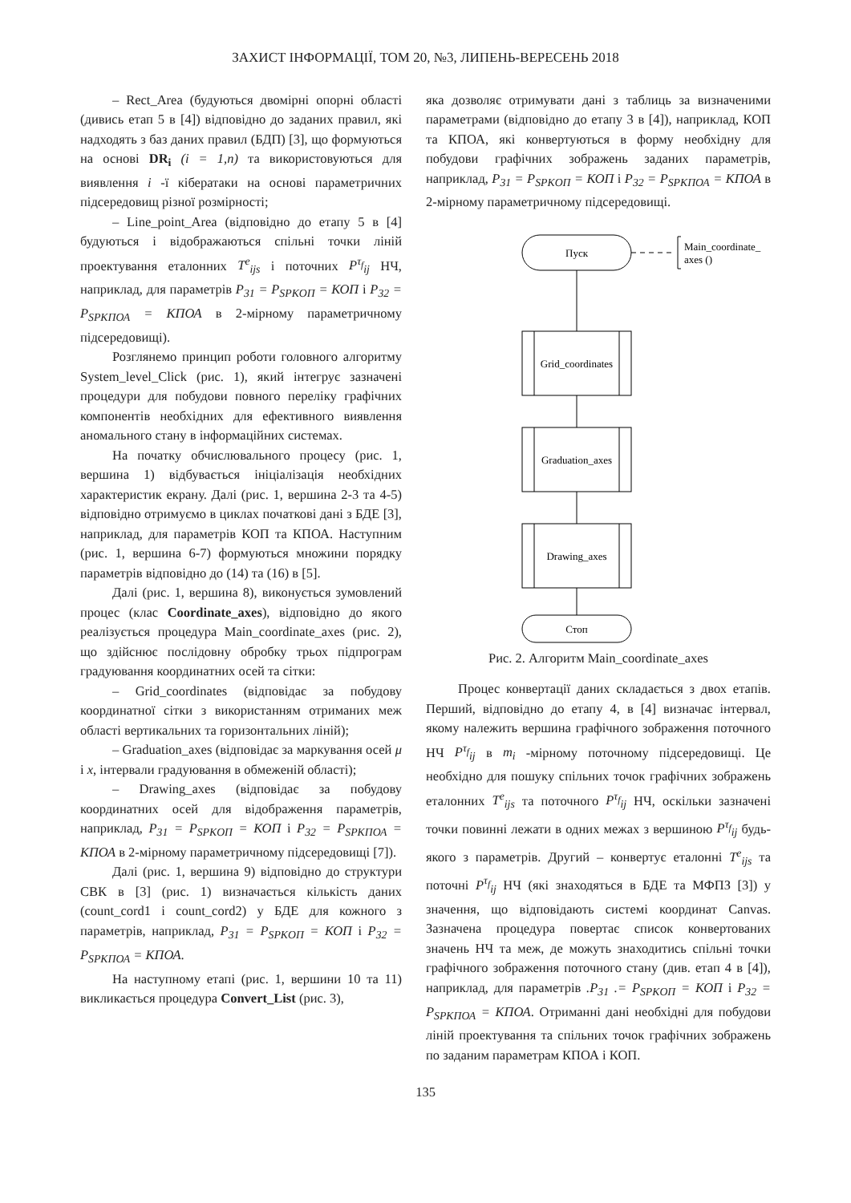ЗАХИСТ ІНФОРМАЦІЇ, ТОМ 20, №3, ЛИПЕНЬ-ВЕРЕСЕНЬ 2018
– Rect_Area (будуються двомірні опорні області (дивись етап 5 в [4]) відповідно до заданих правил, які надходять з баз даних правил (БДП) [3], що формуються на основі DR<sub>i</sub> (i = 1,n) та використовуються для виявлення i -ї кібератаки на основі параметричних підсередовищ різної розмірності;
– Line_point_Area (відповідно до етапу 5 в [4] будуються і відображаються спільні точки ліній проектування еталонних T<sup>e</sup><sub>ijs</sub> і поточних P<sup>τ<sub>f</sub></sup><sub>ij</sub> НЧ, наприклад, для параметрів P<sub>31</sub> = P<sub>SPKOП</sub> = КОП і P<sub>32</sub> = P<sub>SPKПОА</sub> = КПОА в 2-мірному параметричному підсередовищі).
Розглянемо принцип роботи головного алгоритму System_level_Click (рис. 1), який інтегрує зазначені процедури для побудови повного переліку графічних компонентів необхідних для ефективного виявлення аномального стану в інформаційних системах.
На початку обчислювального процесу (рис. 1, вершина 1) відбувається ініціалізація необхідних характеристик екрану. Далі (рис. 1, вершина 2-3 та 4-5) відповідно отримуємо в циклах початкові дані з БДЕ [3], наприклад, для параметрів КОП та КПОА. Наступним (рис. 1, вершина 6-7) формуються множини порядку параметрів відповідно до (14) та (16) в [5].
Далі (рис. 1, вершина 8), виконується зумовлений процес (клас Coordinate_axes), відповідно до якого реалізується процедура Main_coordinate_axes (рис. 2), що здійснює послідовну обробку трьох підпрограм градуювання координатних осей та сітки:
– Grid_coordinates (відповідає за побудову координатної сітки з використанням отриманих меж області вертикальних та горизонтальних ліній);
– Graduation_axes (відповідає за маркування осей μ і x, інтервали градуювання в обмеженій області);
– Drawing_axes (відповідає за побудову координатних осей для відображення параметрів, наприклад, P<sub>31</sub> = P<sub>SPKOП</sub> = КОП і P<sub>32</sub> = P<sub>SPKПОА</sub> = КПОА в 2-мірному параметричному підсередовищі [7]).
Далі (рис. 1, вершина 9) відповідно до структури СВК в [3] (рис. 1) визначається кількість даних (count_cord1 і count_cord2) у БДЕ для кожного з параметрів, наприклад, P<sub>31</sub> = P<sub>SPKOП</sub> = КОП і P<sub>32</sub> = P<sub>SPKПОА</sub> = КПОА.
На наступному етапі (рис. 1, вершини 10 та 11) викликається процедура Convert_List (рис. 3),
яка дозволяє отримувати дані з таблиць за визначеними параметрами (відповідно до етапу 3 в [4]), наприклад, КОП та КПОА, які конвертуються в форму необхідну для побудови графічних зображень заданих параметрів, наприклад, P<sub>31</sub> = P<sub>SPKOП</sub> = КОП і P<sub>32</sub> = P<sub>SPKПОА</sub> = КПОА в 2-мірному параметричному підсередовищі.
Пуск
Main_coordinate_
axes ()
Grid_coordinates
Graduation_axes
Drawing_axes
Стоп
Рис. 2. Алгоритм Main_coordinate_axes
Процес конвертації даних складається з двох етапів. Перший, відповідно до етапу 4, в [4] визначає інтервал, якому належить вершина графічного зображення поточного НЧ P<sup>τ<sub>f</sub></sup><sub>ij</sub> в m<sub>i</sub> -мірному поточному підсередовищі. Це необхідно для пошуку спільних точок графічних зображень еталонних T<sup>e</sup><sub>ijs</sub> та поточного P<sup>τ<sub>f</sub></sup><sub>ij</sub> НЧ, оскільки зазначені точки повинні лежати в одних межах з вершиною P<sup>τ<sub>f</sub></sup><sub>ij</sub> будь-якого з параметрів. Другий – конвертує еталонні T<sup>e</sup><sub>ijs</sub> та поточні P<sup>τ<sub>f</sub></sup><sub>ij</sub> НЧ (які знаходяться в БДЕ та МФПЗ [3]) у значення, що відповідають системі координат Canvas. Зазначена процедура повертає список конвертованих значень НЧ та меж, де можуть знаходитись спільні точки графічного зображення поточного стану (див. етап 4 в [4]), наприклад, для параметрів .P<sub>31</sub> .= P<sub>SPKOП</sub> = КОП і P<sub>32</sub> = P<sub>SPKПОА</sub> = КПОА. Отриманні дані необхідні для побудови ліній проектування та спільних точок графічних зображень по заданим параметрам КПОА і КОП.
135